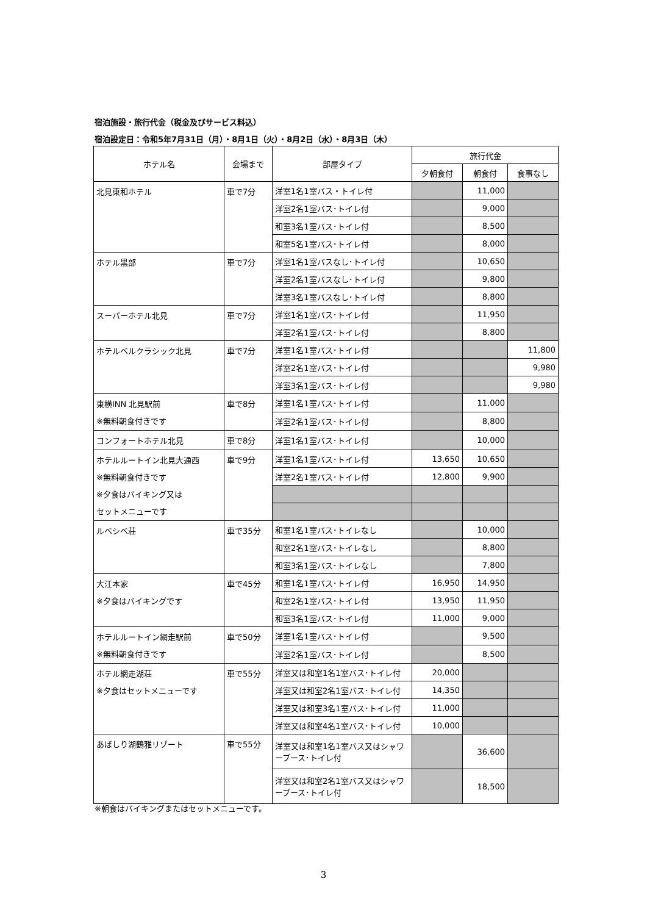宿泊施設・旅行代金（税金及びサービス料込）
宿泊設定日：令和5年7月31日（月）・8月1日（火）・8月2日（水）・8月3日（木）
| ホテル名 | 会場まで | 部屋タイプ | 旅行代金 | | |
| --- | --- | --- | --- | --- | --- |
| | | | 夕朝食付 | 朝食付 | 食事なし |
| 北見東和ホテル | 車で7分 | 洋室1名1室バス・トイレ付 | | 11,000 | |
| | | 洋室2名1室バス･トイレ付 | | 9,000 | |
| | | 和室3名1室バス･トイレ付 | | 8,500 | |
| | | 和室5名1室バス･トイレ付 | | 8,000 | |
| ホテル黒部 | 車で7分 | 洋室1名1室バスなし･トイレ付 | | 10,650 | |
| | | 洋室2名1室バスなし･トイレ付 | | 9,800 | |
| | | 洋室3名1室バスなし･トイレ付 | | 8,800 | |
| スーパーホテル北見 | 車で7分 | 洋室1名1室バス･トイレ付 | | 11,950 | |
| | | 洋室2名1室バス･トイレ付 | | 8,800 | |
| ホテルベルクラシック北見 | 車で7分 | 洋室1名1室バス･トイレ付 | | | 11,800 |
| | | 洋室2名1室バス･トイレ付 | | | 9,980 |
| | | 洋室3名1室バス･トイレ付 | | | 9,980 |
| 東横INN 北見駅前 ※無料朝食付きです | 車で8分 | 洋室1名1室バス･トイレ付 | | 11,000 | |
| | | 洋室2名1室バス･トイレ付 | | 8,800 | |
| コンフォートホテル北見 | 車で8分 | 洋室1名1室バス･トイレ付 | | 10,000 | |
| ホテルルートイン北見大通西 ※無料朝食付きです ※夕食はバイキング又は セットメニューです | 車で9分 | 洋室1名1室バス･トイレ付 | 13,650 | 10,650 | |
| | | 洋室2名1室バス･トイレ付 | 12,800 | 9,900 | |
| ルベシベ荘 | 車で35分 | 和室1名1室バス･トイレなし | | 10,000 | |
| | | 和室2名1室バス･トイレなし | | 8,800 | |
| | | 和室3名1室バス･トイレなし | | 7,800 | |
| 大江本家 ※夕食はバイキングです | 車で45分 | 和室1名1室バス･トイレ付 | 16,950 | 14,950 | |
| | | 和室2名1室バス･トイレ付 | 13,950 | 11,950 | |
| | | 和室3名1室バス･トイレ付 | 11,000 | 9,000 | |
| ホテルルートイン網走駅前 ※無料朝食付きです | 車で50分 | 洋室1名1室バス･トイレ付 | | 9,500 | |
| | | 洋室2名1室バス･トイレ付 | | 8,500 | |
| ホテル網走湖荘 ※夕食はセットメニューです | 車で55分 | 洋室又は和室1名1室バス･トイレ付 | 20,000 | | |
| | | 洋室又は和室2名1室バス･トイレ付 | 14,350 | | |
| | | 洋室又は和室3名1室バス･トイレ付 | 11,000 | | |
| | | 洋室又は和室4名1室バス･トイレ付 | 10,000 | | |
| あばしり湖鶴雅リゾート | 車で55分 | 洋室又は和室1名1室バス又はシャワーブース･トイレ付 | | 36,600 | |
| | | 洋室又は和室2名1室バス又はシャワーブース･トイレ付 | | 18,500 | |
※朝食はバイキングまたはセットメニューです。
3